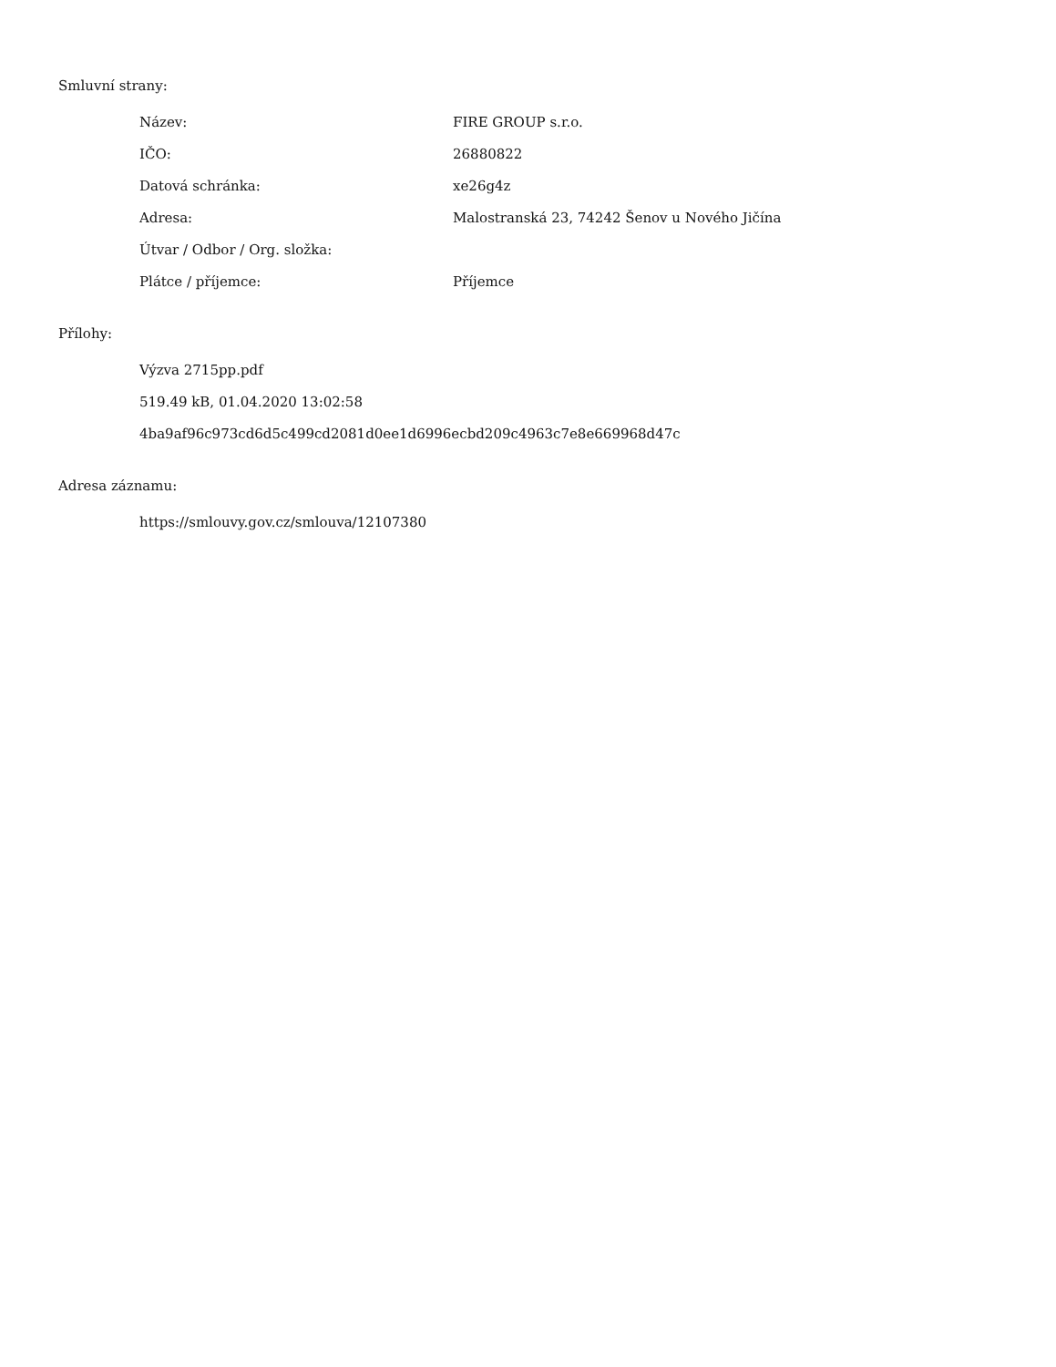Smluvní strany:
| Název: | FIRE GROUP s.r.o. |
| IČO: | 26880822 |
| Datová schránka: | xe26g4z |
| Adresa: | Malostranská 23, 74242 Šenov u Nového Jičína |
| Útvar / Odbor / Org. složka: | |
| Plátce / příjemce: | Příjemce |
Přílohy:
Výzva 2715pp.pdf
519.49 kB, 01.04.2020 13:02:58
4ba9af96c973cd6d5c499cd2081d0ee1d6996ecbd209c4963c7e8e669968d47c
Adresa záznamu:
https://smlouvy.gov.cz/smlouva/12107380